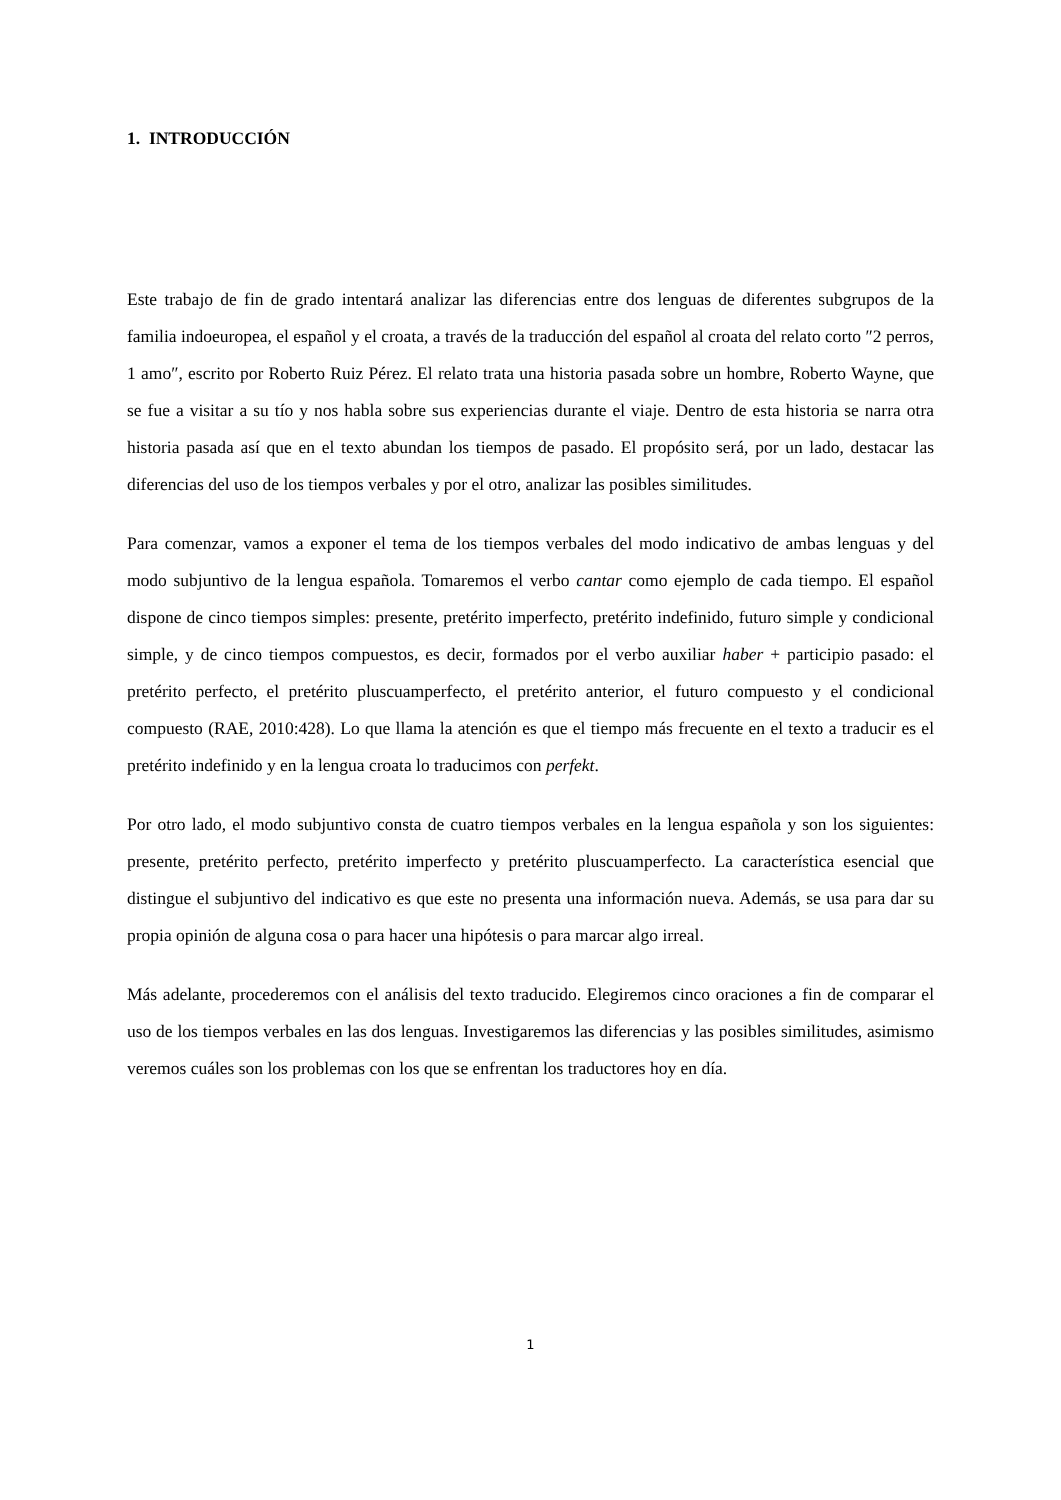1. INTRODUCCIÓN
Este trabajo de fin de grado intentará analizar las diferencias entre dos lenguas de diferentes subgrupos de la familia indoeuropea, el español y el croata, a través de la traducción del español al croata del relato corto ″2 perros, 1 amo″, escrito por Roberto Ruiz Pérez. El relato trata una historia pasada sobre un hombre, Roberto Wayne, que se fue a visitar a su tío y nos habla sobre sus experiencias durante el viaje. Dentro de esta historia se narra otra historia pasada así que en el texto abundan los tiempos de pasado. El propósito será, por un lado, destacar las diferencias del uso de los tiempos verbales y por el otro, analizar las posibles similitudes.
Para comenzar, vamos a exponer el tema de los tiempos verbales del modo indicativo de ambas lenguas y del modo subjuntivo de la lengua española. Tomaremos el verbo cantar como ejemplo de cada tiempo. El español dispone de cinco tiempos simples: presente, pretérito imperfecto, pretérito indefinido, futuro simple y condicional simple, y de cinco tiempos compuestos, es decir, formados por el verbo auxiliar haber + participio pasado: el pretérito perfecto, el pretérito pluscuamperfecto, el pretérito anterior, el futuro compuesto y el condicional compuesto (RAE, 2010:428). Lo que llama la atención es que el tiempo más frecuente en el texto a traducir es el pretérito indefinido y en la lengua croata lo traducimos con perfekt.
Por otro lado, el modo subjuntivo consta de cuatro tiempos verbales en la lengua española y son los siguientes: presente, pretérito perfecto, pretérito imperfecto y pretérito pluscuamperfecto. La característica esencial que distingue el subjuntivo del indicativo es que este no presenta una información nueva. Además, se usa para dar su propia opinión de alguna cosa o para hacer una hipótesis o para marcar algo irreal.
Más adelante, procederemos con el análisis del texto traducido. Elegiremos cinco oraciones a fin de comparar el uso de los tiempos verbales en las dos lenguas. Investigaremos las diferencias y las posibles similitudes, asimismo veremos cuáles son los problemas con los que se enfrentan los traductores hoy en día.
1